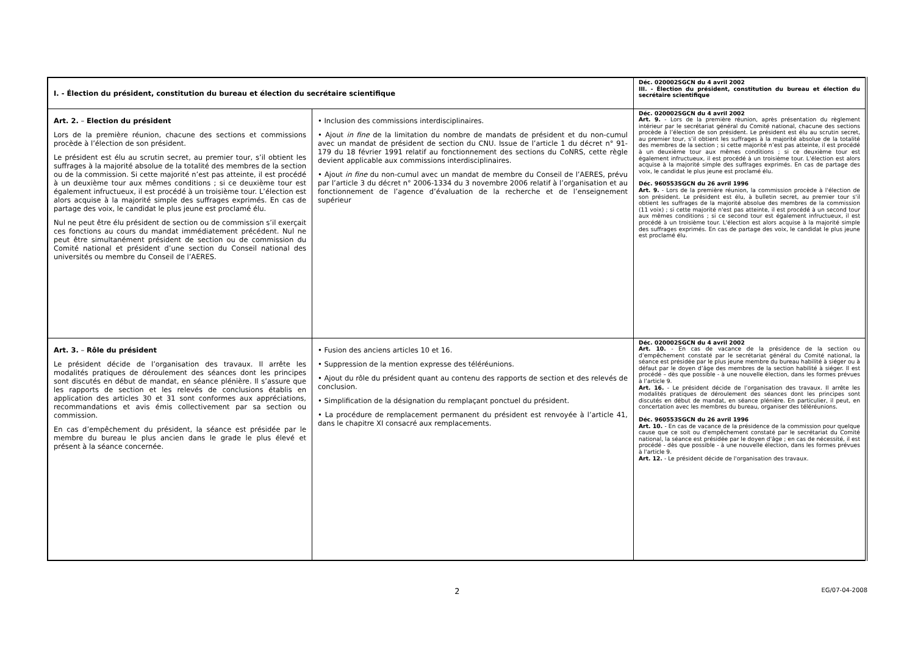| I. - Élection du président, constitution du bureau et élection du secrétaire scientifique | | Déc. 020002SGCN du 4 avril 2002 III. - Élection du président, constitution du bureau et élection du secrétaire scientifique |
| Art. 2. – Election du président Lors de la première réunion, chacune des sections et commissions procède à l’élection de son président. Le président est élu au scrutin secret, au premier tour, s’il obtient les suffrages à la majorité absolue de la totalité des membres de la section ou de la commission. Si cette majorité n’est pas atteinte, il est procédé à un deuxième tour aux mêmes conditions ; si ce deuxième tour est également infructueux, il est procédé à un troisième tour. L’élection est alors acquise à la majorité simple des suffrages exprimés. En cas de partage des voix, le candidat le plus jeune est proclamé élu. Nul ne peut être élu président de section ou de commission s’il exerçait ces fonctions au cours du mandat immédiatement précédent. Nul ne peut être simultanément président de section ou de commission du Comité national et président d’une section du Conseil national des universités ou membre du Conseil de l’AERES. | • Inclusion des commissions interdisciplinaires. • Ajout in fine de la limitation du nombre de mandats de président et du non-cumul avec un mandat de président de section du CNU. Issue de l’article 1 du décret n° 91-179 du 18 février 1991 relatif au fonctionnement des sections du CoNRS, cette règle devient applicable aux commissions interdisciplinaires. • Ajout in fine du non-cumul avec un mandat de membre du Conseil de l’AERES, prévu par l’article 3 du décret n° 2006-1334 du 3 novembre 2006 relatif à l’organisation et au fonctionnement de l’agence d’évaluation de la recherche et de l’enseignement supérieur | Déc. 020002SGCN du 4 avril 2002 Art. 9. - Lors de la première réunion, après présentation du règlement intérieur par le secrétariat général du Comité national, chacune des sections procède à l’élection de son président. Le président est élu au scrutin secret, au premier tour, s’il obtient les suffrages à la majorité absolue de la totalité des membres de la section ; si cette majorité n’est pas atteinte, il est procédé à un deuxième tour aux mêmes conditions ; si ce deuxième tour est également infructueux, il est procédé à un troisième tour. L’élection est alors acquise à la majorité simple des suffrages exprimés. En cas de partage des voix, le candidat le plus jeune est proclamé élu. Déc. 960553SGCN du 26 avril 1996 Art. 9. - Lors de la première réunion, la commission procède à l'élection de son président. Le président est élu, à bulletin secret, au premier tour s'il obtient les suffrages de la majorité absolue des membres de la commission (11 voix) ; si cette majorité n'est pas atteinte, il est procédé à un second tour aux mêmes conditions ; si ce second tour est également infructueux, il est procédé à un troisième tour. L'élection est alors acquise à la majorité simple des suffrages exprimés. En cas de partage des voix, le candidat le plus jeune est proclamé élu. |
| Art. 3. – Rôle du président Le président décide de l’organisation des travaux. Il arrête les modalités pratiques de déroulement des séances dont les principes sont discutés en début de mandat, en séance plénière. Il s’assure que les rapports de section et les relevés de conclusions établis en application des articles 30 et 31 sont conformes aux appréciations, recommandations et avis émis collectivement par sa section ou commission. En cas d’empêchement du président, la séance est présidée par le membre du bureau le plus ancien dans le grade le plus élevé et présent à la séance concernée. | • Fusion des anciens articles 10 et 16. • Suppression de la mention expresse des téléréunions. • Ajout du rôle du président quant au contenu des rapports de section et des relevés de conclusion. • Simplification de la désignation du remplaçant ponctuel du président. • La procédure de remplacement permanent du président est renvoyée à l’article 41, dans le chapitre XI consacré aux remplacements. | Déc. 020002SGCN du 4 avril 2002 Art. 10. - En cas de vacance de la présidence de la section ou d’empêchement constaté par le secrétariat général du Comité national, la séance est présidée par le plus jeune membre du bureau habilité à siéger ou à défaut par le doyen d’âge des membres de la section habilité à siéger. Il est procédé – dès que possible - à une nouvelle élection, dans les formes prévues à l’article 9. Art. 16. - Le président décide de l’organisation des travaux. Il arrête les modalités pratiques de déroulement des séances dont les principes sont discutés en début de mandat, en séance plénière. En particulier, il peut, en concertation avec les membres du bureau, organiser des téléréunions. Déc. 960553SGCN du 26 avril 1996 Art. 10. - En cas de vacance de la présidence de la commission pour quelque cause que ce soit ou d'empêchement constaté par le secrétariat du Comité national, la séance est présidée par le doyen d'âge ; en cas de nécessité, il est procédé - dès que possible - à une nouvelle élection, dans les formes prévues à l'article 9. Art. 12. - Le président décide de l'organisation des travaux. |
2
EG/07-04-2008